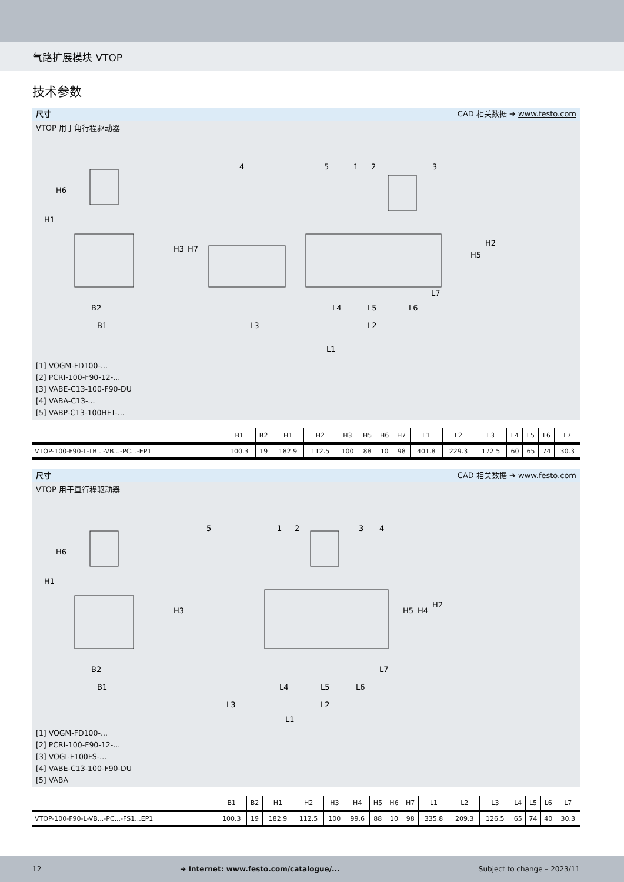气路扩展模块 VTOP
技术参数
尺寸 CAD 相关数据 ➔ www.festo.com
VTOP 用于角行程驱动器
B2
B1
L3
L2
L1
L4
L5
L6
L7
H1
H6
H3
H7
H5
H2
4
5
1
2
3
[1] VOGM-FD100-...
[2] PCRI-100-F90-12-...
[3] VABE-C13-100-F90-DU
[4] VABA-C13-...
[5] VABP-C13-100HFT-...
| | B1 | B2 | H1 | H2 | H3 | H5 | H6 | H7 | L1 | L2 | L3 | L4 | L5 | L6 | L7 |
| --- | --- | --- | --- | --- | --- | --- | --- | --- | --- | --- | --- | --- | --- | --- | --- |
| VTOP-100-F90-L-TB...-VB...-PC...-EP1 | 100.3 | 19 | 182.9 | 112.5 | 100 | 88 | 10 | 98 | 401.8 | 229.3 | 172.5 | 60 | 65 | 74 | 30.3 |
尺寸 CAD 相关数据 ➔ www.festo.com
VTOP 用于直行程驱动器
B2
B1
L3
L2
L1
L4
L5
L6
L7
H1
H6
H3
H5
H4
H2
5
1
2
3
4
[1] VOGM-FD100-...
[2] PCRI-100-F90-12-...
[3] VOGI-F100FS-...
[4] VABE-C13-100-F90-DU
[5] VABA
| | B1 | B2 | H1 | H2 | H3 | H4 | H5 | H6 | H7 | L1 | L2 | L3 | L4 | L5 | L6 | L7 |
| --- | --- | --- | --- | --- | --- | --- | --- | --- | --- | --- | --- | --- | --- | --- | --- | --- |
| VTOP-100-F90-L-VB...-PC...-FS1...EP1 | 100.3 | 19 | 182.9 | 112.5 | 100 | 99.6 | 88 | 10 | 98 | 335.8 | 209.3 | 126.5 | 65 | 74 | 40 | 30.3 |
12 ➔ Internet: www.festo.com/catalogue/... Subject to change – 2023/11